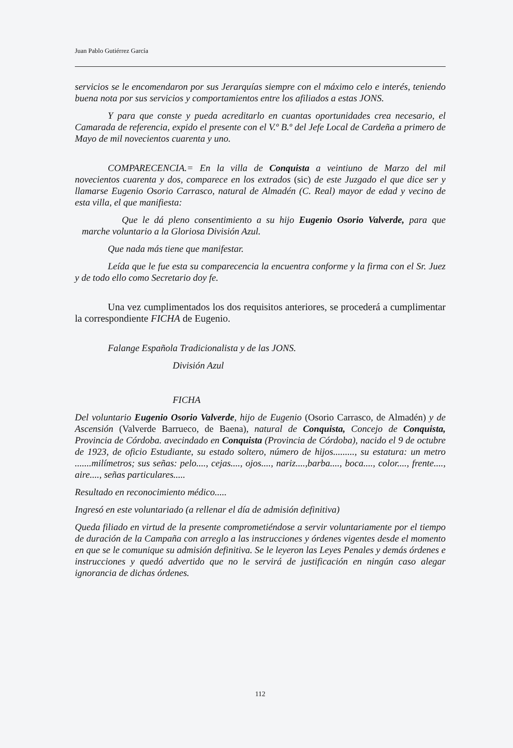Juan Pablo Gutiérrez García
servicios se le encomendaron por sus Jerarquías siempre con el máximo celo e interés, teniendo buena nota por sus servicios y comportamientos entre los afiliados a estas JONS.
Y para que conste y pueda acreditarlo en cuantas oportunidades crea necesario, el Camarada de referencia, expido el presente con el V.º B.º del Jefe Local de Cardeña a primero de Mayo de mil novecientos cuarenta y uno.
COMPARECENCIA.= En la villa de Conquista a veintiuno de Marzo del mil novecientos cuarenta y dos, comparece en los extrados (sic) de este Juzgado el que dice ser y llamarse Eugenio Osorio Carrasco, natural de Almadén (C. Real) mayor de edad y vecino de esta villa, el que manifiesta:
Que le dá pleno consentimiento a su hijo Eugenio Osorio Valverde, para que marche voluntario a la Gloriosa División Azul.
Que nada más tiene que manifestar.
Leída que le fue esta su comparecencia la encuentra conforme y la firma con el Sr. Juez y de todo ello como Secretario doy fe.
Una vez cumplimentados los dos requisitos anteriores, se procederá a cumplimentar la correspondiente FICHA de Eugenio.
Falange Española Tradicionalista y de las JONS.
División Azul
FICHA
Del voluntario Eugenio Osorio Valverde, hijo de Eugenio (Osorio Carrasco, de Almadén) y de Ascensión (Valverde Barrueco, de Baena), natural de Conquista, Concejo de Conquista, Provincia de Córdoba. avecindado en Conquista (Provincia de Córdoba), nacido el 9 de octubre de 1923, de oficio Estudiante, su estado soltero, número de hijos........., su estatura: un metro .......milímetros; sus señas: pelo...., cejas...., ojos...., nariz....,barba...., boca...., color...., frente...., aire...., señas particulares.....
Resultado en reconocimiento médico.....
Ingresó en este voluntariado (a rellenar el día de admisión definitiva)
Queda filiado en virtud de la presente comprometiéndose a servir voluntariamente por el tiempo de duración de la Campaña con arreglo a las instrucciones y órdenes vigentes desde el momento en que se le comunique su admisión definitiva. Se le leyeron las Leyes Penales y demás órdenes e instrucciones y quedó advertido que no le servirá de justificación en ningún caso alegar ignorancia de dichas órdenes.
112